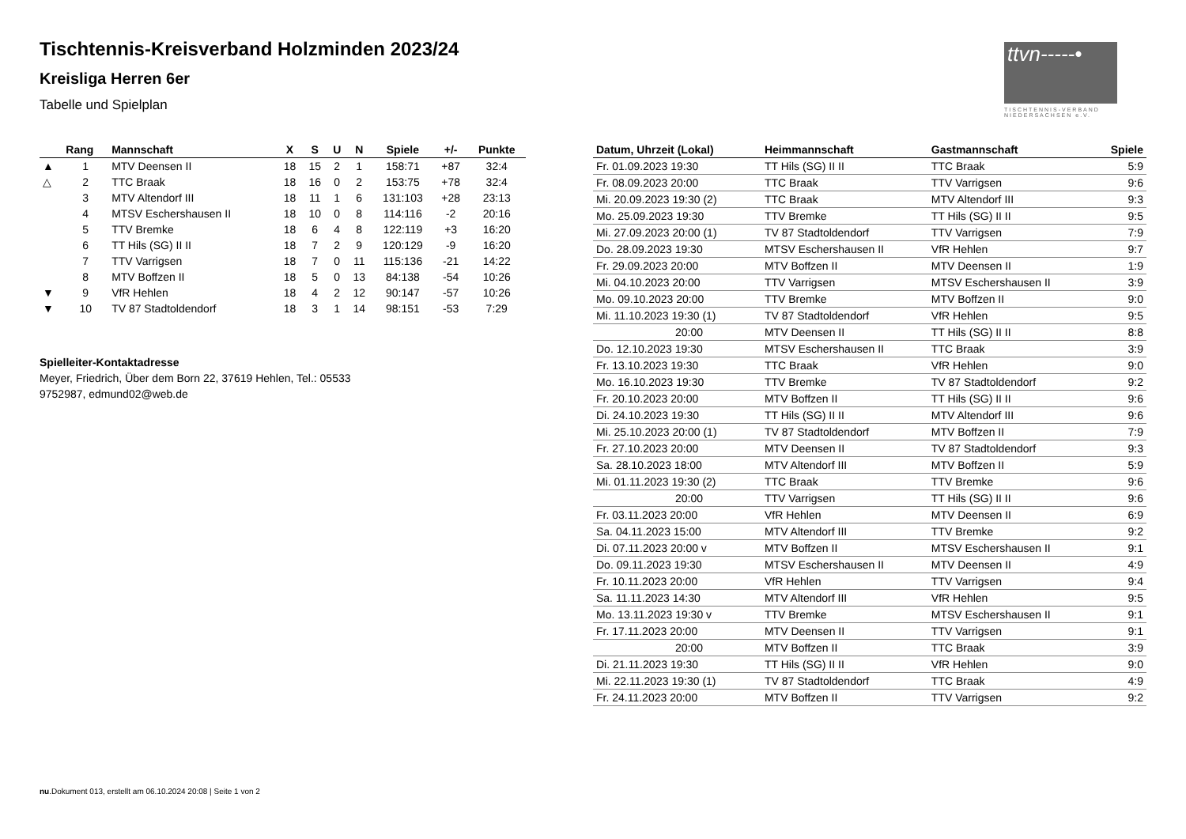ttvn-----•
TISCHTENNIS-VERBAND NIEDERSACHSEN e.V.
Tischtennis-Kreisverband Holzminden 2023/24
Kreisliga Herren 6er
Tabelle und Spielplan
| | Rang | Mannschaft | X | S | U | N | Spiele | +/- | Punkte |
| --- | --- | --- | --- | --- | --- | --- | --- | --- | --- |
| ▲ | 1 | MTV Deensen II | 18 | 15 | 2 | 1 | 158:71 | +87 | 32:4 |
| △ | 2 | TTC Braak | 18 | 16 | 0 | 2 | 153:75 | +78 | 32:4 |
| | 3 | MTV Altendorf III | 18 | 11 | 1 | 6 | 131:103 | +28 | 23:13 |
| | 4 | MTSV Eschershausen II | 18 | 10 | 0 | 8 | 114:116 | -2 | 20:16 |
| | 5 | TTV Bremke | 18 | 6 | 4 | 8 | 122:119 | +3 | 16:20 |
| | 6 | TT Hils (SG) II II | 18 | 7 | 2 | 9 | 120:129 | -9 | 16:20 |
| | 7 | TTV Varrigsen | 18 | 7 | 0 | 11 | 115:136 | -21 | 14:22 |
| | 8 | MTV Boffzen II | 18 | 5 | 0 | 13 | 84:138 | -54 | 10:26 |
| ▼ | 9 | VfR Hehlen | 18 | 4 | 2 | 12 | 90:147 | -57 | 10:26 |
| ▼ | 10 | TV 87 Stadtoldendorf | 18 | 3 | 1 | 14 | 98:151 | -53 | 7:29 |
Spielleiter-Kontaktadresse
Meyer, Friedrich, Über dem Born 22, 37619 Hehlen, Tel.: 05533
9752987, edmund02@web.de
| Datum, Uhrzeit (Lokal) | Heimmannschaft | Gastmannschaft | Spiele |
| --- | --- | --- | --- |
| Fr. 01.09.2023 19:30 | TT Hils (SG) II II | TTC Braak | 5:9 |
| Fr. 08.09.2023 20:00 | TTC Braak | TTV Varrigsen | 9:6 |
| Mi. 20.09.2023 19:30 (2) | TTC Braak | MTV Altendorf III | 9:3 |
| Mo. 25.09.2023 19:30 | TTV Bremke | TT Hils (SG) II II | 9:5 |
| Mi. 27.09.2023 20:00 (1) | TV 87 Stadtoldendorf | TTV Varrigsen | 7:9 |
| Do. 28.09.2023 19:30 | MTSV Eschershausen II | VfR Hehlen | 9:7 |
| Fr. 29.09.2023 20:00 | MTV Boffzen II | MTV Deensen II | 1:9 |
| Mi. 04.10.2023 20:00 | TTV Varrigsen | MTSV Eschershausen II | 3:9 |
| Mo. 09.10.2023 20:00 | TTV Bremke | MTV Boffzen II | 9:0 |
| Mi. 11.10.2023 19:30 (1) | TV 87 Stadtoldendorf | VfR Hehlen | 9:5 |
| 20:00 | MTV Deensen II | TT Hils (SG) II II | 8:8 |
| Do. 12.10.2023 19:30 | MTSV Eschershausen II | TTC Braak | 3:9 |
| Fr. 13.10.2023 19:30 | TTC Braak | VfR Hehlen | 9:0 |
| Mo. 16.10.2023 19:30 | TTV Bremke | TV 87 Stadtoldendorf | 9:2 |
| Fr. 20.10.2023 20:00 | MTV Boffzen II | TT Hils (SG) II II | 9:6 |
| Di. 24.10.2023 19:30 | TT Hils (SG) II II | MTV Altendorf III | 9:6 |
| Mi. 25.10.2023 20:00 (1) | TV 87 Stadtoldendorf | MTV Boffzen II | 7:9 |
| Fr. 27.10.2023 20:00 | MTV Deensen II | TV 87 Stadtoldendorf | 9:3 |
| Sa. 28.10.2023 18:00 | MTV Altendorf III | MTV Boffzen II | 5:9 |
| Mi. 01.11.2023 19:30 (2) | TTC Braak | TTV Bremke | 9:6 |
| 20:00 | TTV Varrigsen | TT Hils (SG) II II | 9:6 |
| Fr. 03.11.2023 20:00 | VfR Hehlen | MTV Deensen II | 6:9 |
| Sa. 04.11.2023 15:00 | MTV Altendorf III | TTV Bremke | 9:2 |
| Di. 07.11.2023 20:00 v | MTV Boffzen II | MTSV Eschershausen II | 9:1 |
| Do. 09.11.2023 19:30 | MTSV Eschershausen II | MTV Deensen II | 4:9 |
| Fr. 10.11.2023 20:00 | VfR Hehlen | TTV Varrigsen | 9:4 |
| Sa. 11.11.2023 14:30 | MTV Altendorf III | VfR Hehlen | 9:5 |
| Mo. 13.11.2023 19:30 v | TTV Bremke | MTSV Eschershausen II | 9:1 |
| Fr. 17.11.2023 20:00 | MTV Deensen II | TTV Varrigsen | 9:1 |
| 20:00 | MTV Boffzen II | TTC Braak | 3:9 |
| Di. 21.11.2023 19:30 | TT Hils (SG) II II | VfR Hehlen | 9:0 |
| Mi. 22.11.2023 19:30 (1) | TV 87 Stadtoldendorf | TTC Braak | 4:9 |
| Fr. 24.11.2023 20:00 | MTV Boffzen II | TTV Varrigsen | 9:2 |
nu.Dokument 013, erstellt am 06.10.2024 20:08 | Seite 1 von 2